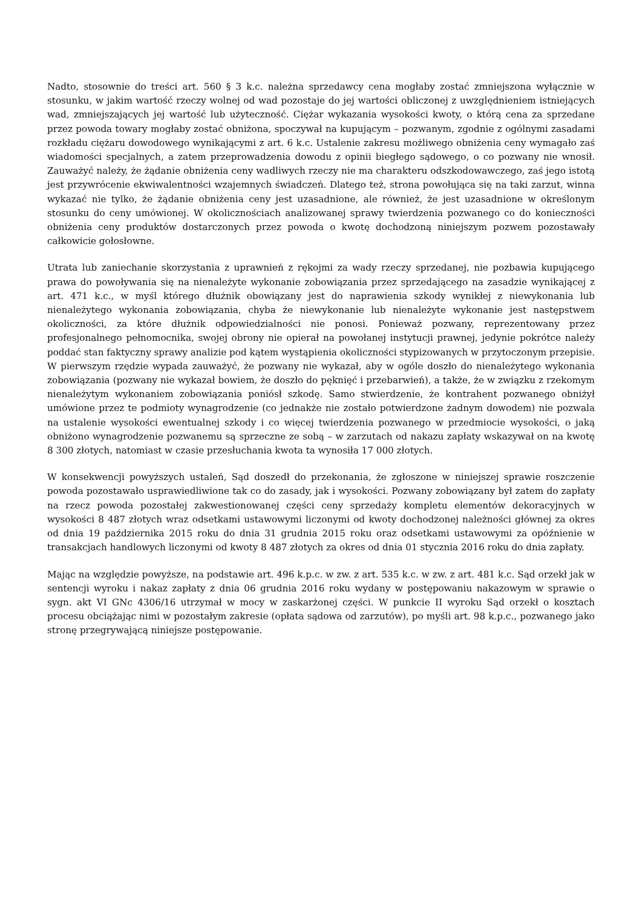Nadto, stosownie do treści art. 560 § 3 k.c. należna sprzedawcy cena mogłaby zostać zmniejszona wyłącznie w stosunku, w jakim wartość rzeczy wolnej od wad pozostaje do jej wartości obliczonej z uwzględnieniem istniejących wad, zmniejszających jej wartość lub użyteczność. Ciężar wykazania wysokości kwoty, o którą cena za sprzedane przez powoda towary mogłaby zostać obniżona, spoczywał na kupującym – pozwanym, zgodnie z ogólnymi zasadami rozkładu ciężaru dowodowego wynikającymi z art. 6 k.c. Ustalenie zakresu możliwego obniżenia ceny wymagało zaś wiadomości specjalnych, a zatem przeprowadzenia dowodu z opinii biegłego sądowego, o co pozwany nie wnosił. Zauważyć należy, że żądanie obniżenia ceny wadliwych rzeczy nie ma charakteru odszkodowawczego, zaś jego istotą jest przywrócenie ekwiwalentności wzajemnych świadczeń. Dlatego też, strona powołująca się na taki zarzut, winna wykazać nie tylko, że żądanie obniżenia ceny jest uzasadnione, ale również, że jest uzasadnione w określonym stosunku do ceny umówionej. W okolicznościach analizowanej sprawy twierdzenia pozwanego co do konieczności obniżenia ceny produktów dostarczonych przez powoda o kwotę dochodzoną niniejszym pozwem pozostawały całkowicie gołosłowne.
Utrata lub zaniechanie skorzystania z uprawnień z rękojmi za wady rzeczy sprzedanej, nie pozbawia kupującego prawa do powoływania się na nienależyte wykonanie zobowiązania przez sprzedającego na zasadzie wynikającej z art. 471 k.c., w myśl którego dłużnik obowiązany jest do naprawienia szkody wynikłej z niewykonania lub nienależytego wykonania zobowiązania, chyba że niewykonanie lub nienależyte wykonanie jest następstwem okoliczności, za które dłużnik odpowiedzialności nie ponosi. Ponieważ pozwany, reprezentowany przez profesjonalnego pełnomocnika, swojej obrony nie opierał na powołanej instytucji prawnej, jedynie pokrótce należy poddać stan faktyczny sprawy analizie pod kątem wystąpienia okoliczności stypizowanych w przytoczonym przepisie. W pierwszym rzędzie wypada zauważyć, że pozwany nie wykazał, aby w ogóle doszło do nienależytego wykonania zobowiązania (pozwany nie wykazał bowiem, że doszło do pęknięć i przebarwień), a także, że w związku z rzekomym nienależytym wykonaniem zobowiązania poniósł szkodę. Samo stwierdzenie, że kontrahent pozwanego obniżył umówione przez te podmioty wynagrodzenie (co jednakże nie zostało potwierdzone żadnym dowodem) nie pozwala na ustalenie wysokości ewentualnej szkody i co więcej twierdzenia pozwanego w przedmiocie wysokości, o jaką obniżono wynagrodzenie pozwanemu są sprzeczne ze sobą – w zarzutach od nakazu zapłaty wskazywał on na kwotę 8 300 złotych, natomiast w czasie przesłuchania kwota ta wynosiła 17 000 złotych.
W konsekwencji powyższych ustaleń, Sąd doszedł do przekonania, że zgłoszone w niniejszej sprawie roszczenie powoda pozostawało usprawiedliwione tak co do zasady, jak i wysokości. Pozwany zobowiązany był zatem do zapłaty na rzecz powoda pozostałej zakwestionowanej części ceny sprzedaży kompletu elementów dekoracyjnych w wysokości 8 487 złotych wraz odsetkami ustawowymi liczonymi od kwoty dochodzonej należności głównej za okres od dnia 19 października 2015 roku do dnia 31 grudnia 2015 roku oraz odsetkami ustawowymi za opóźnienie w transakcjach handlowych liczonymi od kwoty 8 487 złotych za okres od dnia 01 stycznia 2016 roku do dnia zapłaty.
Mając na względzie powyższe, na podstawie art. 496 k.p.c. w zw. z art. 535 k.c. w zw. z art. 481 k.c. Sąd orzekł jak w sentencji wyroku i nakaz zapłaty z dnia 06 grudnia 2016 roku wydany w postępowaniu nakazowym w sprawie o sygn. akt VI GNc 4306/16 utrzymał w mocy w zaskarżonej części. W punkcie II wyroku Sąd orzekł o kosztach procesu obciążając nimi w pozostałym zakresie (opłata sądowa od zarzutów), po myśli art. 98 k.p.c., pozwanego jako stronę przegrywającą niniejsze postępowanie.